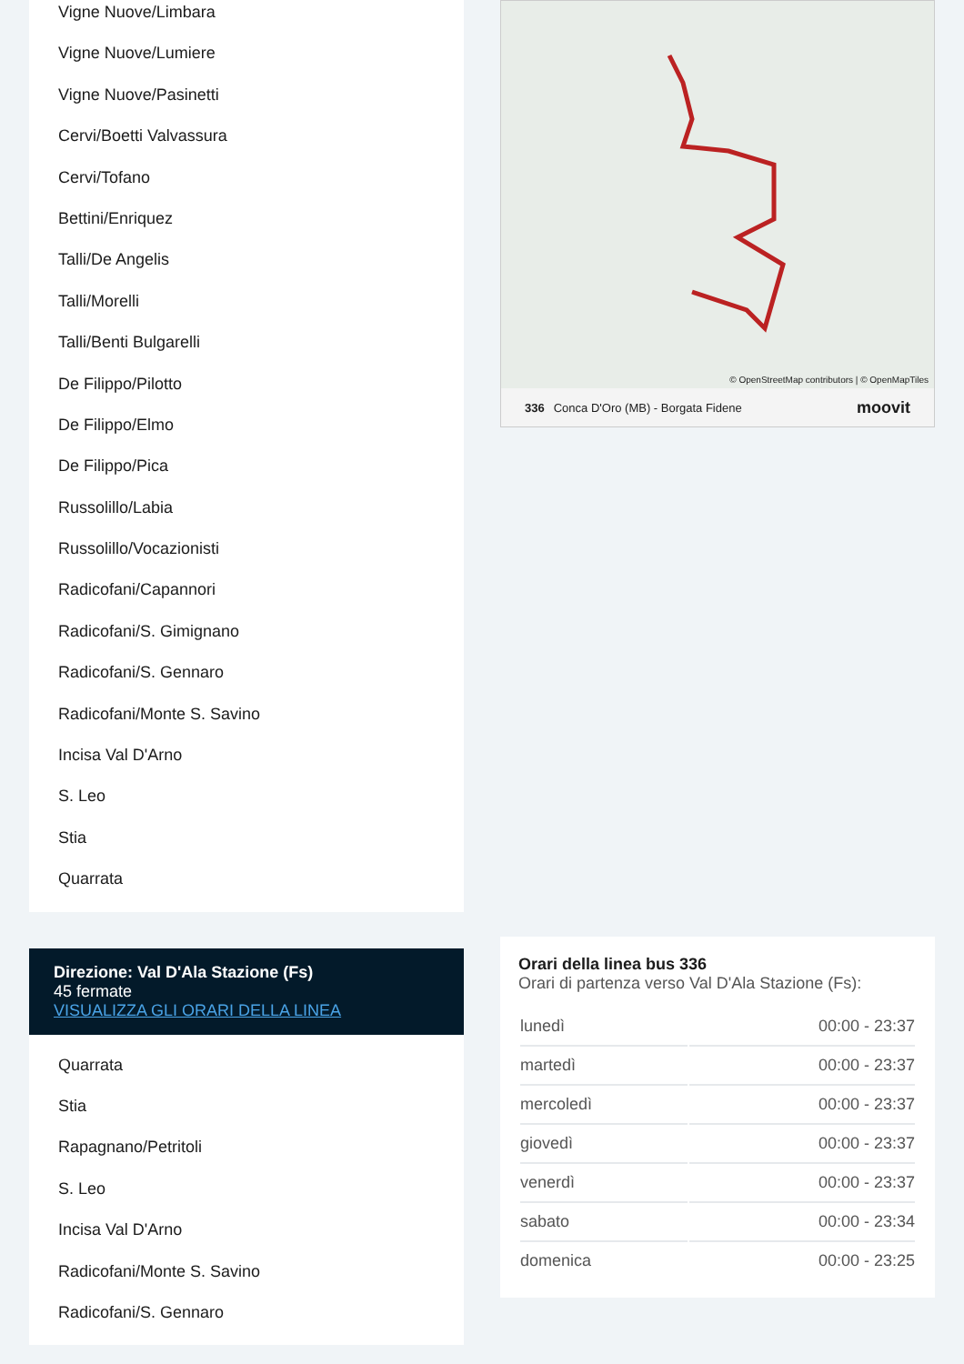Vigne Nuove/Limbara
Vigne Nuove/Lumiere
Vigne Nuove/Pasinetti
Cervi/Boetti Valvassura
Cervi/Tofano
Bettini/Enriquez
Talli/De Angelis
Talli/Morelli
Talli/Benti Bulgarelli
De Filippo/Pilotto
De Filippo/Elmo
De Filippo/Pica
Russolillo/Labia
Russolillo/Vocazionisti
Radicofani/Capannori
Radicofani/S. Gimignano
Radicofani/S. Gennaro
Radicofani/Monte S. Savino
Incisa Val D'Arno
S. Leo
Stia
Quarrata
Direzione: Val D'Ala Stazione (Fs)
45 fermate
VISUALIZZA GLI ORARI DELLA LINEA
Quarrata
Stia
Rapagnano/Petritoli
S. Leo
Incisa Val D'Arno
Radicofani/Monte S. Savino
Radicofani/S. Gennaro
© OpenStreetMap contributors | © OpenMapTiles
336 Conca D'Oro (MB) - Borgata Fidene moovit
Orari della linea bus 336
Orari di partenza verso Val D'Ala Stazione (Fs):
| lunedì | 00:00 - 23:37 |
| martedì | 00:00 - 23:37 |
| mercoledì | 00:00 - 23:37 |
| giovedì | 00:00 - 23:37 |
| venerdì | 00:00 - 23:37 |
| sabato | 00:00 - 23:34 |
| domenica | 00:00 - 23:25 |